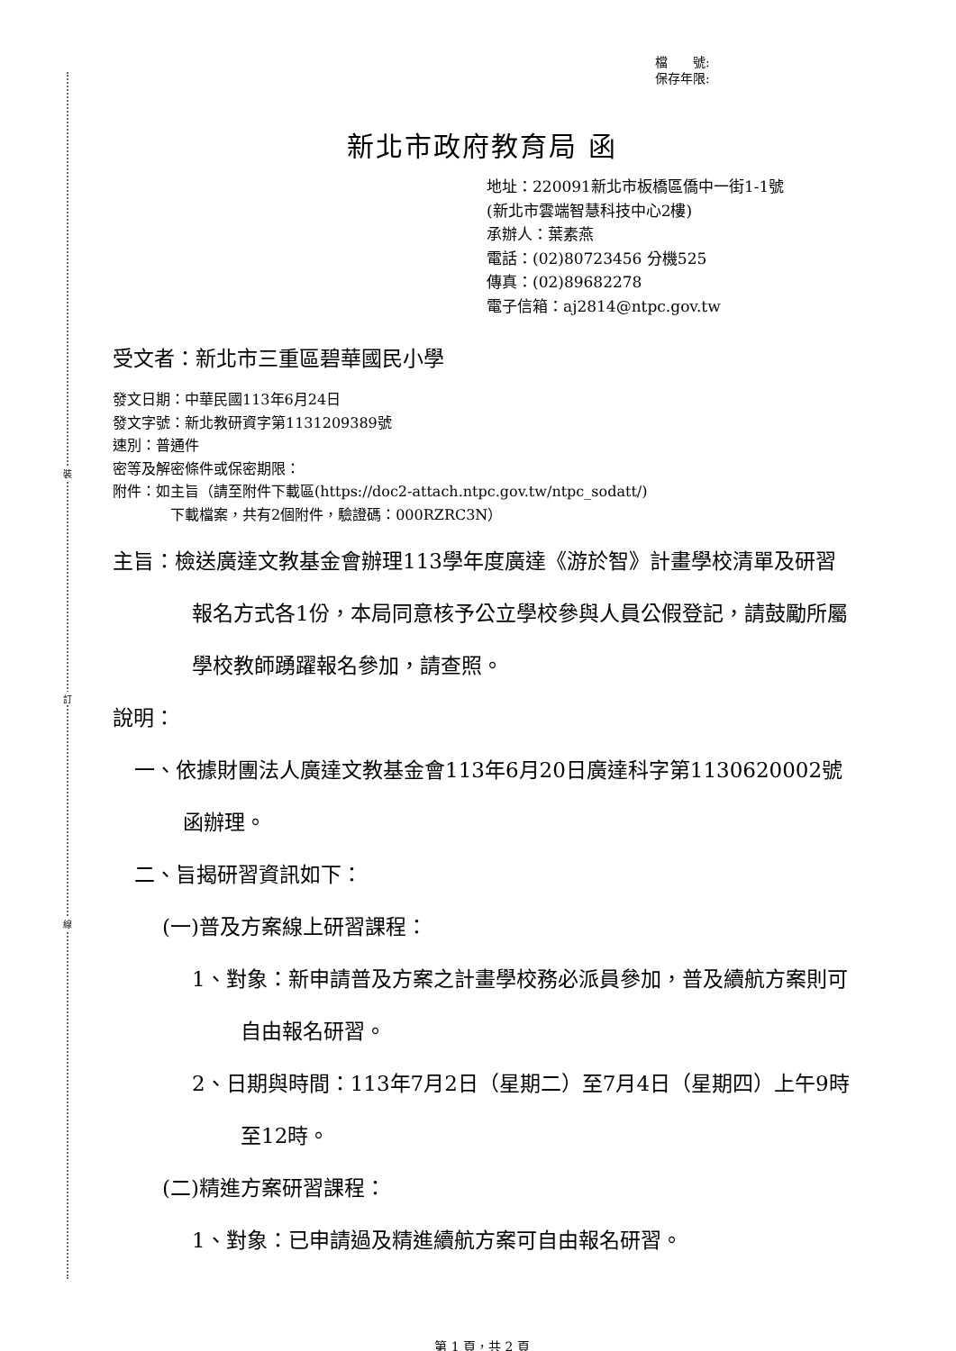裝
訂
線
檔　　號:
保存年限:
新北市政府教育局 函
地址：220091新北市板橋區僑中一街1-1號
(新北市雲端智慧科技中心2樓)
承辦人：葉素燕
電話：(02)80723456 分機525
傳真：(02)89682278
電子信箱：aj2814@ntpc.gov.tw
受文者：新北市三重區碧華國民小學
發文日期：中華民國113年6月24日
發文字號：新北教研資字第1131209389號
速別：普通件
密等及解密條件或保密期限：
附件：如主旨（請至附件下載區(https://doc2-attach.ntpc.gov.tw/ntpc_sodatt/)
下載檔案，共有2個附件，驗證碼：000RZRC3N）
主旨：檢送廣達文教基金會辦理113學年度廣達《游於智》計畫學校清單及研習報名方式各1份，本局同意核予公立學校參與人員公假登記，請鼓勵所屬學校教師踴躍報名參加，請查照。
說明：
一、依據財團法人廣達文教基金會113年6月20日廣達科字第1130620002號函辦理。
二、旨揭研習資訊如下：
(一)普及方案線上研習課程：
1、對象：新申請普及方案之計畫學校務必派員參加，普及續航方案則可自由報名研習。
2、日期與時間：113年7月2日（星期二）至7月4日（星期四）上午9時至12時。
(二)精進方案研習課程：
1、對象：已申請過及精進續航方案可自由報名研習。
第 1 頁，共 2 頁